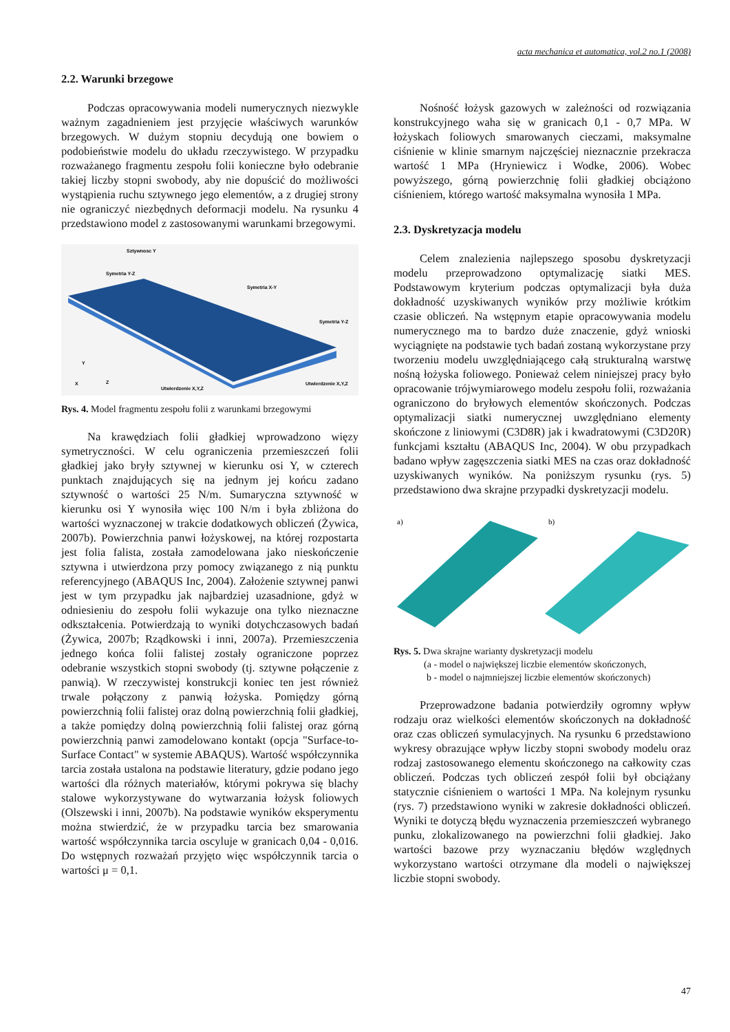acta mechanica et automatica, vol.2 no.1 (2008)
2.2. Warunki brzegowe
Podczas opracowywania modeli numerycznych niezwykle ważnym zagadnieniem jest przyjęcie właściwych warunków brzegowych. W dużym stopniu decydują one bowiem o podobieństwie modelu do układu rzeczywistego. W przypadku rozważanego fragmentu zespołu folii konieczne było odebranie takiej liczby stopni swobody, aby nie dopuścić do możliwości wystąpienia ruchu sztywnego jego elementów, a z drugiej strony nie ograniczyć niezbędnych deformacji modelu. Na rysunku 4 przedstawiono model z zastosowanymi warunkami brzegowymi.
Sztywnosc Y
Symetria Y-Z
Symetria X-Y
Symetria Y-Z
X
Y
Z
Utwierdzenie X,Y,Z
Utwierdzenie X,Y,Z
Rys. 4. Model fragmentu zespołu folii z warunkami brzegowymi
Na krawędziach folii gładkiej wprowadzono więzy symetryczności. W celu ograniczenia przemieszczeń folii gładkiej jako bryły sztywnej w kierunku osi Y, w czterech punktach znajdujących się na jednym jej końcu zadano sztywność o wartości 25 N/m. Sumaryczna sztywność w kierunku osi Y wynosiła więc 100 N/m i była zbliżona do wartości wyznaczonej w trakcie dodatkowych obliczeń (Żywica, 2007b). Powierzchnia panwi łożyskowej, na której rozpostarta jest folia falista, została zamodelowana jako nieskończenie sztywna i utwierdzona przy pomocy związanego z nią punktu referencyjnego (ABAQUS Inc, 2004). Założenie sztywnej panwi jest w tym przypadku jak najbardziej uzasadnione, gdyż w odniesieniu do zespołu folii wykazuje ona tylko nieznaczne odkształcenia. Potwierdzają to wyniki dotychczasowych badań (Żywica, 2007b; Rządkowski i inni, 2007a). Przemieszczenia jednego końca folii falistej zostały ograniczone poprzez odebranie wszystkich stopni swobody (tj. sztywne połączenie z panwią). W rzeczywistej konstrukcji koniec ten jest również trwale połączony z panwią łożyska. Pomiędzy górną powierzchnią folii falistej oraz dolną powierzchnią folii gładkiej, a także pomiędzy dolną powierzchnią folii falistej oraz górną powierzchnią panwi zamodelowano kontakt (opcja "Surface-to-Surface Contact" w systemie ABAQUS). Wartość współczynnika tarcia została ustalona na podstawie literatury, gdzie podano jego wartości dla różnych materiałów, którymi pokrywa się blachy stalowe wykorzystywane do wytwarzania łożysk foliowych (Olszewski i inni, 2007b). Na podstawie wyników eksperymentu można stwierdzić, że w przypadku tarcia bez smarowania wartość współczynnika tarcia oscyluje w granicach 0,04 - 0,016. Do wstępnych rozważań przyjęto więc współczynnik tarcia o wartości μ = 0,1.
Nośność łożysk gazowych w zależności od rozwiązania konstrukcyjnego waha się w granicach 0,1 - 0,7 MPa. W łożyskach foliowych smarowanych cieczami, maksymalne ciśnienie w klinie smarnym najczęściej nieznacznie przekracza wartość 1 MPa (Hryniewicz i Wodke, 2006). Wobec powyższego, górną powierzchnię folii gładkiej obciążono ciśnieniem, którego wartość maksymalna wynosiła 1 MPa.
2.3. Dyskretyzacja modelu
Celem znalezienia najlepszego sposobu dyskretyzacji modelu przeprowadzono optymalizację siatki MES. Podstawowym kryterium podczas optymalizacji była duża dokładność uzyskiwanych wyników przy możliwie krótkim czasie obliczeń. Na wstępnym etapie opracowywania modelu numerycznego ma to bardzo duże znaczenie, gdyż wnioski wyciągnięte na podstawie tych badań zostaną wykorzystane przy tworzeniu modelu uwzględniającego całą strukturalną warstwę nośną łożyska foliowego. Ponieważ celem niniejszej pracy było opracowanie trójwymiarowego modelu zespołu folii, rozważania ograniczono do bryłowych elementów skończonych. Podczas optymalizacji siatki numerycznej uwzględniano elementy skończone z liniowymi (C3D8R) jak i kwadratowymi (C3D20R) funkcjami kształtu (ABAQUS Inc, 2004). W obu przypadkach badano wpływ zagęszczenia siatki MES na czas oraz dokładność uzyskiwanych wyników. Na poniższym rysunku (rys. 5) przedstawiono dwa skrajne przypadki dyskretyzacji modelu.
a)
b)
Rys. 5. Dwa skrajne warianty dyskretyzacji modelu
(a - model o największej liczbie elementów skończonych,
b - model o najmniejszej liczbie elementów skończonych)
Przeprowadzone badania potwierdziły ogromny wpływ rodzaju oraz wielkości elementów skończonych na dokładność oraz czas obliczeń symulacyjnych. Na rysunku 6 przedstawiono wykresy obrazujące wpływ liczby stopni swobody modelu oraz rodzaj zastosowanego elementu skończonego na całkowity czas obliczeń. Podczas tych obliczeń zespół folii był obciążany statycznie ciśnieniem o wartości 1 MPa. Na kolejnym rysunku (rys. 7) przedstawiono wyniki w zakresie dokładności obliczeń. Wyniki te dotyczą błędu wyznaczenia przemieszczeń wybranego punku, zlokalizowanego na powierzchni folii gładkiej. Jako wartości bazowe przy wyznaczaniu błędów względnych wykorzystano wartości otrzymane dla modeli o największej liczbie stopni swobody.
47